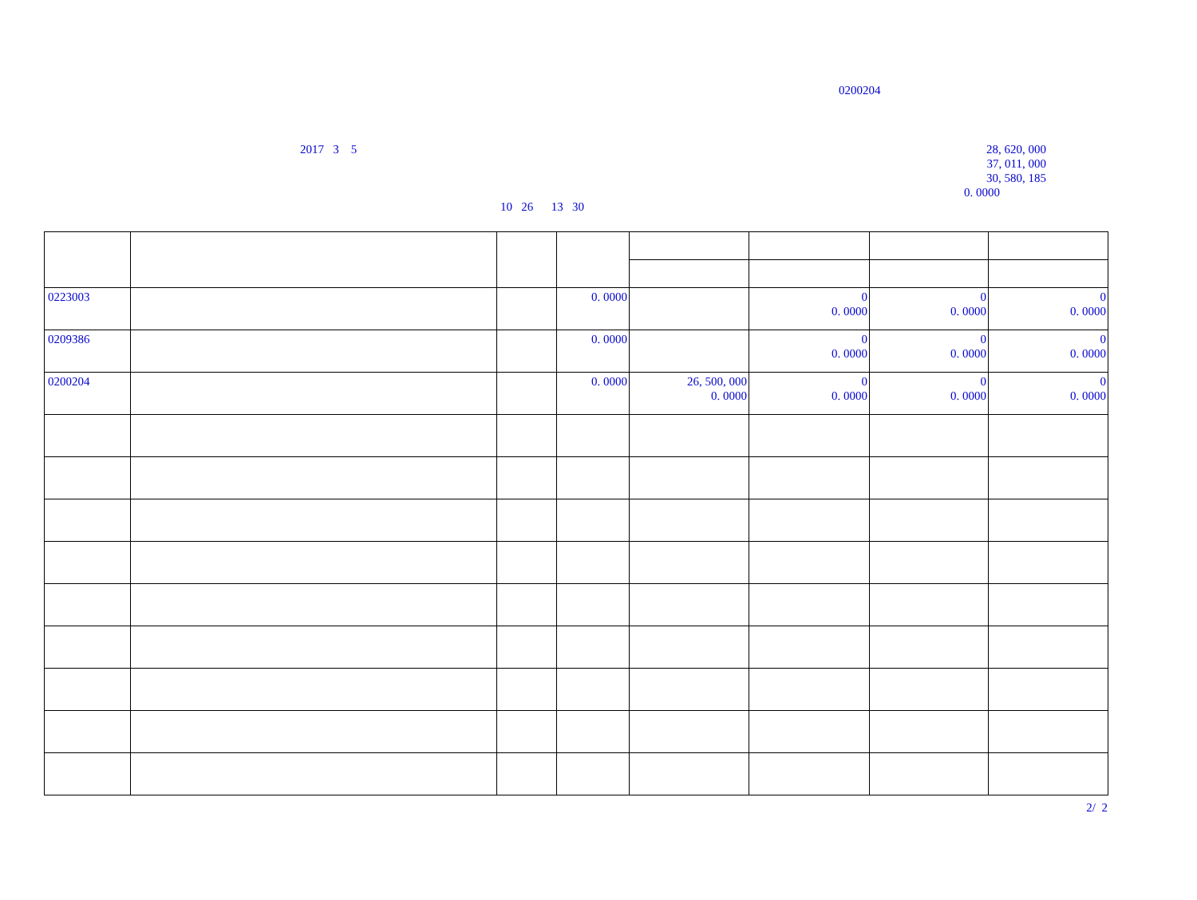0200204
2017 3 5
28, 620, 000
37, 011, 000
30, 580, 185
0. 0000
10 26 13 30
| 0223003 | | | 0. 0000 | | 0 0. 0000 | 0 0. 0000 | 0 0. 0000 |
| 0209386 | | | 0. 0000 | | 0 0. 0000 | 0 0. 0000 | 0 0. 0000 |
| 0200204 | | | 0. 0000 | 26, 500, 000 0. 0000 | 0 0. 0000 | 0 0. 0000 | 0 0. 0000 |
2/ 2